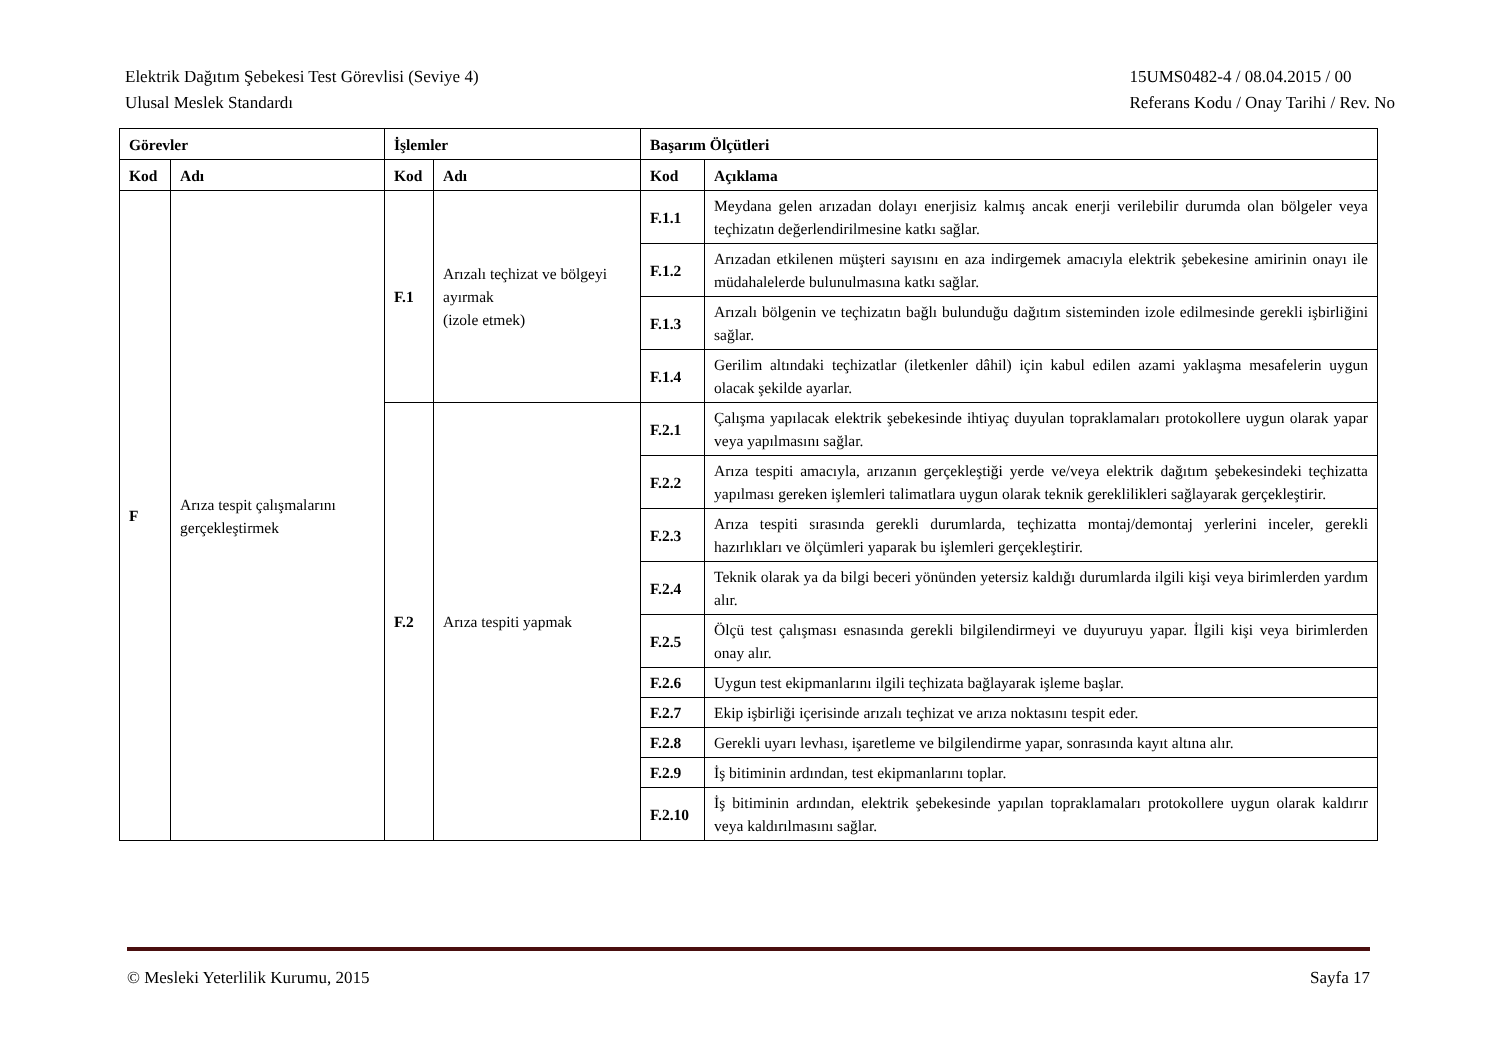Elektrik Dağıtım Şebekesi Test Görevlisi (Seviye 4)
Ulusal Meslek Standardı
15UMS0482-4 / 08.04.2015 / 00
Referans Kodu / Onay Tarihi / Rev. No
| Görevler | | İşlemler | | Başarım Ölçütleri | |
| --- | --- | --- | --- | --- | --- |
| Kod | Adı | Kod | Adı | Kod | Açıklama |
| F | Arıza tespit çalışmalarını gerçekleştirmek | F.1 | Arızalı teçhizat ve bölgeyi ayırmak (izole etmek) | F.1.1 | Meydana gelen arızadan dolayı enerjisiz kalmış ancak enerji verilebilir durumda olan bölgeler veya teçhizatın değerlendirilmesine katkı sağlar. |
| | | | | F.1.2 | Arızadan etkilenen müşteri sayısını en aza indirgemek amacıyla elektrik şebekesine amirinin onayı ile müdahalelerde bulunulmasına katkı sağlar. |
| | | | | F.1.3 | Arızalı bölgenin ve teçhizatın bağlı bulunduğu dağıtım sisteminden izole edilmesinde gerekli işbirliğini sağlar. |
| | | | | F.1.4 | Gerilim altındaki teçhizatlar (iletkenler dâhil) için kabul edilen azami yaklaşma mesafelerin uygun olacak şekilde ayarlar. |
| | | F.2 | Arıza tespiti yapmak | F.2.1 | Çalışma yapılacak elektrik şebekesinde ihtiyaç duyulan topraklamaları protokollere uygun olarak yapar veya yapılmasını sağlar. |
| | | | | F.2.2 | Arıza tespiti amacıyla, arızanın gerçekleştiği yerde ve/veya elektrik dağıtım şebekesindeki teçhizatta yapılması gereken işlemleri talimatlara uygun olarak teknik gereklilikleri sağlayarak gerçekleştirir. |
| | | | | F.2.3 | Arıza tespiti sırasında gerekli durumlarda, teçhizatta montaj/demontaj yerlerini inceler, gerekli hazırlıkları ve ölçümleri yaparak bu işlemleri gerçekleştirir. |
| | | | | F.2.4 | Teknik olarak ya da bilgi beceri yönünden yetersiz kaldığı durumlarda ilgili kişi veya birimlerden yardım alır. |
| | | | | F.2.5 | Ölçü test çalışması esnasında gerekli bilgilendirmeyi ve duyuruyu yapar. İlgili kişi veya birimlerden onay alır. |
| | | | | F.2.6 | Uygun test ekipmanlarını ilgili teçhizata bağlayarak işleme başlar. |
| | | | | F.2.7 | Ekip işbirliği içerisinde arızalı teçhizat ve arıza noktasını tespit eder. |
| | | | | F.2.8 | Gerekli uyarı levhası, işaretleme ve bilgilendirme yapar, sonrasında kayıt altına alır. |
| | | | | F.2.9 | İş bitiminin ardından, test ekipmanlarını toplar. |
| | | | | F.2.10 | İş bitiminin ardından, elektrik şebekesinde yapılan topraklamaları protokollere uygun olarak kaldırır veya kaldırılmasını sağlar. |
© Mesleki Yeterlilik Kurumu, 2015
Sayfa 17